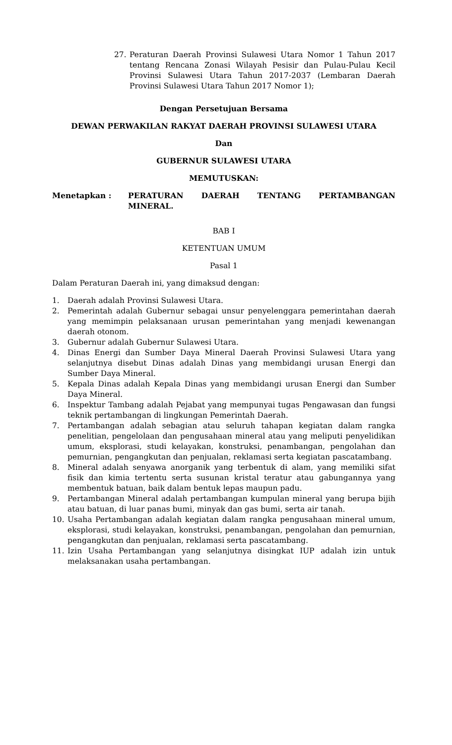27. Peraturan Daerah Provinsi Sulawesi Utara Nomor 1 Tahun 2017 tentang Rencana Zonasi Wilayah Pesisir dan Pulau-Pulau Kecil Provinsi Sulawesi Utara Tahun 2017-2037 (Lembaran Daerah Provinsi Sulawesi Utara Tahun 2017 Nomor 1);
Dengan Persetujuan Bersama
DEWAN PERWAKILAN RAKYAT DAERAH PROVINSI SULAWESI UTARA
Dan
GUBERNUR SULAWESI UTARA
MEMUTUSKAN:
Menetapkan : PERATURAN DAERAH TENTANG PERTAMBANGAN MINERAL.
BAB I
KETENTUAN UMUM
Pasal 1
Dalam Peraturan Daerah ini, yang dimaksud dengan:
1. Daerah adalah Provinsi Sulawesi Utara.
2. Pemerintah adalah Gubernur sebagai unsur penyelenggara pemerintahan daerah yang memimpin pelaksanaan urusan pemerintahan yang menjadi kewenangan daerah otonom.
3. Gubernur adalah Gubernur Sulawesi Utara.
4. Dinas Energi dan Sumber Daya Mineral Daerah Provinsi Sulawesi Utara yang selanjutnya disebut Dinas adalah Dinas yang membidangi urusan Energi dan Sumber Daya Mineral.
5. Kepala Dinas adalah Kepala Dinas yang membidangi urusan Energi dan Sumber Daya Mineral.
6. Inspektur Tambang adalah Pejabat yang mempunyai tugas Pengawasan dan fungsi teknik pertambangan di lingkungan Pemerintah Daerah.
7. Pertambangan adalah sebagian atau seluruh tahapan kegiatan dalam rangka penelitian, pengelolaan dan pengusahaan mineral atau yang meliputi penyelidikan umum, eksplorasi, studi kelayakan, konstruksi, penambangan, pengolahan dan pemurnian, pengangkutan dan penjualan, reklamasi serta kegiatan pascatambang.
8. Mineral adalah senyawa anorganik yang terbentuk di alam, yang memiliki sifat fisik dan kimia tertentu serta susunan kristal teratur atau gabungannya yang membentuk batuan, baik dalam bentuk lepas maupun padu.
9. Pertambangan Mineral adalah pertambangan kumpulan mineral yang berupa bijih atau batuan, di luar panas bumi, minyak dan gas bumi, serta air tanah.
10. Usaha Pertambangan adalah kegiatan dalam rangka pengusahaan mineral umum, eksplorasi, studi kelayakan, konstruksi, penambangan, pengolahan dan pemurnian, pengangkutan dan penjualan, reklamasi serta pascatambang.
11. Izin Usaha Pertambangan yang selanjutnya disingkat IUP adalah izin untuk melaksanakan usaha pertambangan.